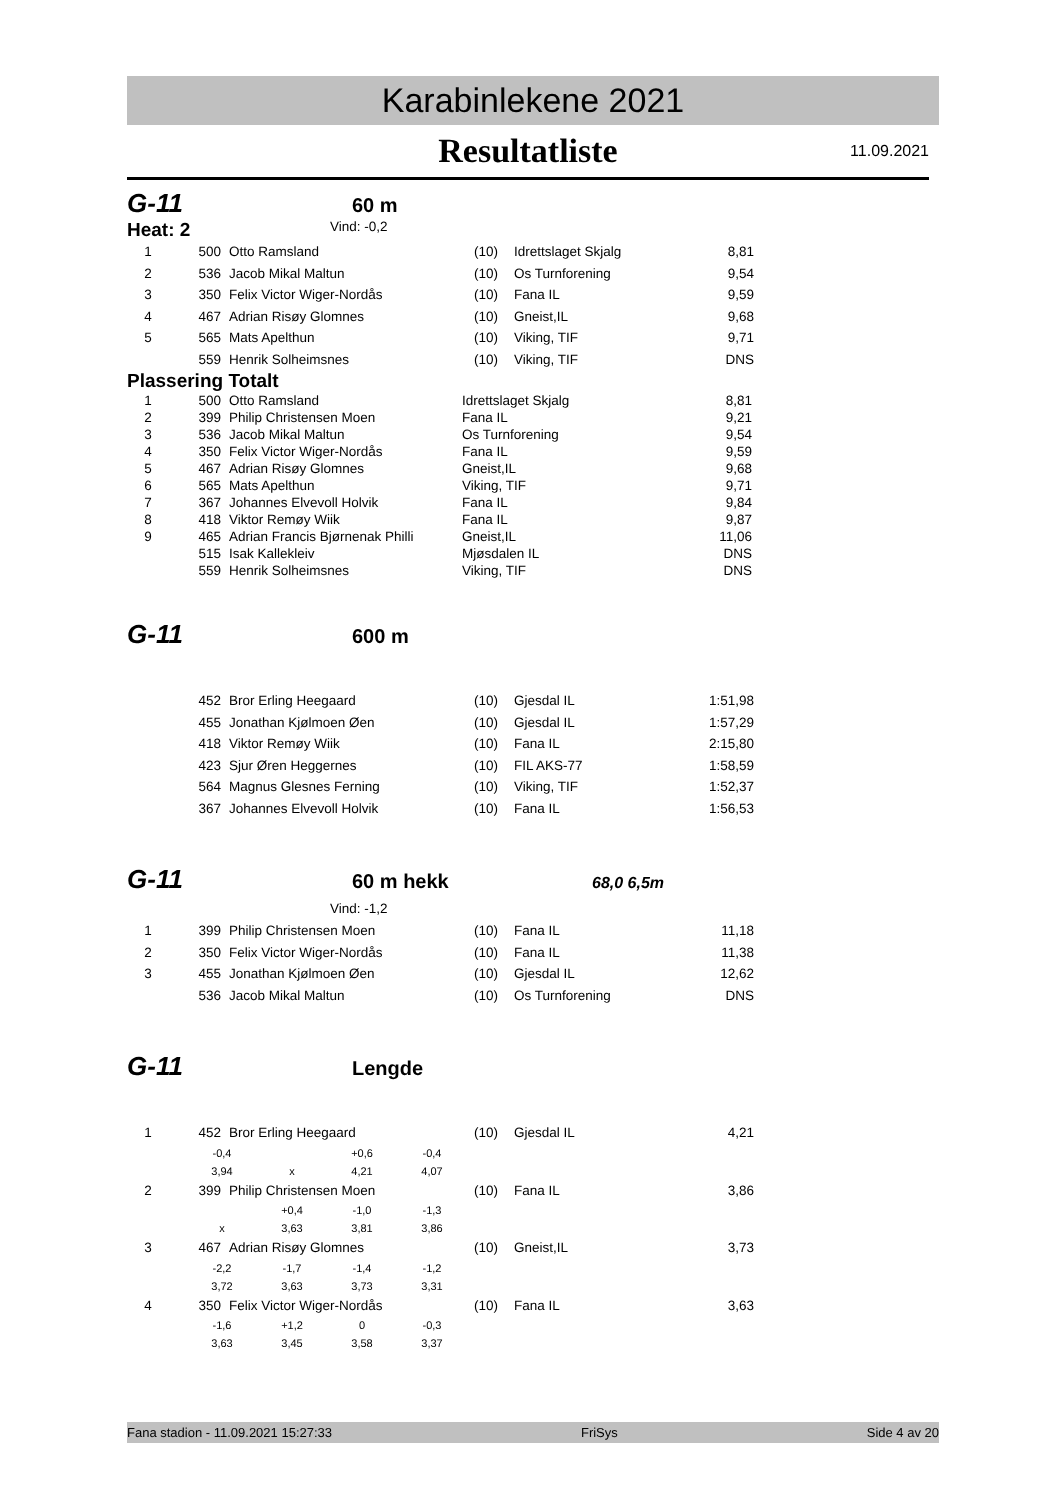Karabinlekene 2021
Resultatliste 11.09.2021
G-11
60 m
Heat: 2
Vind: -0,2
| 1 | 500 | Otto Ramsland | (10) | Idrettslaget Skjalg | 8,81 |
| 2 | 536 | Jacob Mikal Maltun | (10) | Os Turnforening | 9,54 |
| 3 | 350 | Felix Victor Wiger-Nordås | (10) | Fana IL | 9,59 |
| 4 | 467 | Adrian Risøy Glomnes | (10) | Gneist,IL | 9,68 |
| 5 | 565 | Mats Apelthun | (10) | Viking, TIF | 9,71 |
| | 559 | Henrik Solheimsnes | (10) | Viking, TIF | DNS |
Plassering Totalt
| 1 | 500 | Otto Ramsland | Idrettslaget Skjalg | 8,81 |
| 2 | 399 | Philip Christensen Moen | Fana IL | 9,21 |
| 3 | 536 | Jacob Mikal Maltun | Os Turnforening | 9,54 |
| 4 | 350 | Felix Victor Wiger-Nordås | Fana IL | 9,59 |
| 5 | 467 | Adrian Risøy Glomnes | Gneist,IL | 9,68 |
| 6 | 565 | Mats Apelthun | Viking, TIF | 9,71 |
| 7 | 367 | Johannes Elvevoll Holvik | Fana IL | 9,84 |
| 8 | 418 | Viktor Remøy Wiik | Fana IL | 9,87 |
| 9 | 465 | Adrian Francis Bjørnenak Philli | Gneist,IL | 11,06 |
| | 515 | Isak Kallekleiv | Mjøsdalen IL | DNS |
| | 559 | Henrik Solheimsnes | Viking, TIF | DNS |
G-11
600 m
| | 452 | Bror Erling Heegaard | (10) | Gjesdal IL | 1:51,98 |
| | 455 | Jonathan Kjølmoen Øen | (10) | Gjesdal IL | 1:57,29 |
| | 418 | Viktor Remøy Wiik | (10) | Fana IL | 2:15,80 |
| | 423 | Sjur Øren Heggernes | (10) | FIL AKS-77 | 1:58,59 |
| | 564 | Magnus Glesnes Ferning | (10) | Viking, TIF | 1:52,37 |
| | 367 | Johannes Elvevoll Holvik | (10) | Fana IL | 1:56,53 |
G-11
60 m hekk
68,0 6,5m
Vind: -1,2
| 1 | 399 | Philip Christensen Moen | (10) | Fana IL | 11,18 |
| 2 | 350 | Felix Victor Wiger-Nordås | (10) | Fana IL | 11,38 |
| 3 | 455 | Jonathan Kjølmoen Øen | (10) | Gjesdal IL | 12,62 |
| | 536 | Jacob Mikal Maltun | (10) | Os Turnforening | DNS |
G-11
Lengde
| 1 | 452 | Bror Erling Heegaard | (10) | Gjesdal IL | 4,21 |
| -0,4 | | +0,6 | -0,4 |
| 3,94 | x | 4,21 | 4,07 |
| 2 | 399 | Philip Christensen Moen | (10) | Fana IL | 3,86 |
| | +0,4 | -1,0 | -1,3 |
| x | 3,63 | 3,81 | 3,86 |
| 3 | 467 | Adrian Risøy Glomnes | (10) | Gneist,IL | 3,73 |
| -2,2 | -1,7 | -1,4 | -1,2 |
| 3,72 | 3,63 | 3,73 | 3,31 |
| 4 | 350 | Felix Victor Wiger-Nordås | (10) | Fana IL | 3,63 |
| -1,6 | +1,2 | 0 | -0,3 |
| 3,63 | 3,45 | 3,58 | 3,37 |
Fana stadion - 11.09.2021 15:27:33 FriSys Side 4 av 20